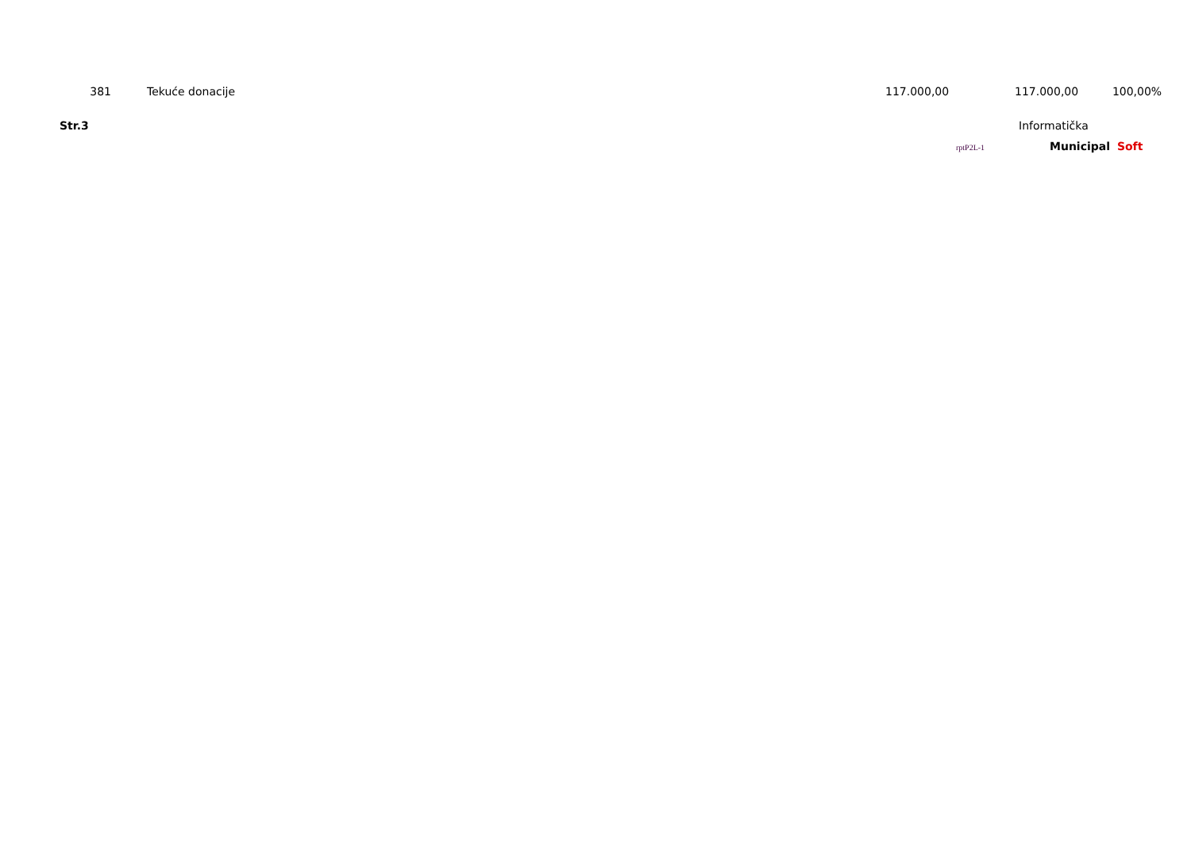| 381 | | Tekuće donacije | 117.000,00 | 117.000,00 | 100,00% |
Str.3 Informatička
rptP2L-1
Municipal Soft